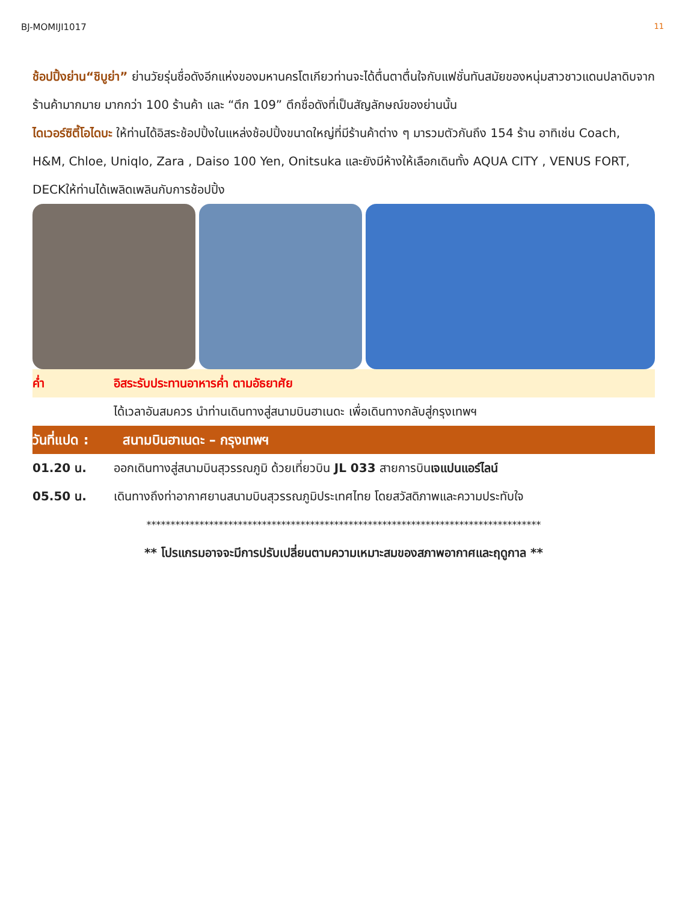BJ-MOMIJI1017 11
ช้อปปิ้งย่าน“ชิบูย่า” ย่านวัยรุ่นชื่อดังอีกแห่งของมหานครโตเกียวท่านจะได้ตื่นตาตื่นใจกับแฟชั่นทันสมัยของหนุ่มสาวชาวแดนปลาดิบจากร้านค้ามากมาย มากกว่า 100 ร้านค้า และ “ตึก 109” ตึกชื่อดังที่เป็นสัญลักษณ์ของย่านนั้น
ไดเวอร์ซิตี้โอไดบะ ให้ท่านได้อิสระช้อปปิ้งในแหล่งช้อปปิ้งขนาดใหญ่ที่มีร้านค้าต่าง ๆ มารวมตัวกันถึง 154 ร้าน อาทิเช่น Coach, H&M, Chloe, Uniqlo, Zara , Daiso 100 Yen, Onitsuka และยังมีห้างให้เลือกเดินทั้ง AQUA CITY , VENUS FORT, DECKให้ท่านได้เพลิดเพลินกับการช้อปปิ้ง
ค่ำ อิสระรับประทานอาหารค่ำ ตามอัธยาศัย
ได้เวลาอันสมควร นำท่านเดินทางสู่สนามบินฮาเนดะ เพื่อเดินทางกลับสู่กรุงเทพฯ
วันที่แปด : สนามบินฮาเนดะ – กรุงเทพฯ
01.20 น. ออกเดินทางสู่สนามบินสุวรรณภูมิ ด้วยเที่ยวบิน JL 033 สายการบินเจแปนแอร์ไลน์
05.50 น. เดินทางถึงท่าอากาศยานสนามบินสุวรรณภูมิประเทศไทย โดยสวัสดิภาพและความประทับใจ
**********************************************************************************
** โปรแกรมอาจจะมีการปรับเปลี่ยนตามความเหมาะสมของสภาพอากาศและฤดูกาล **